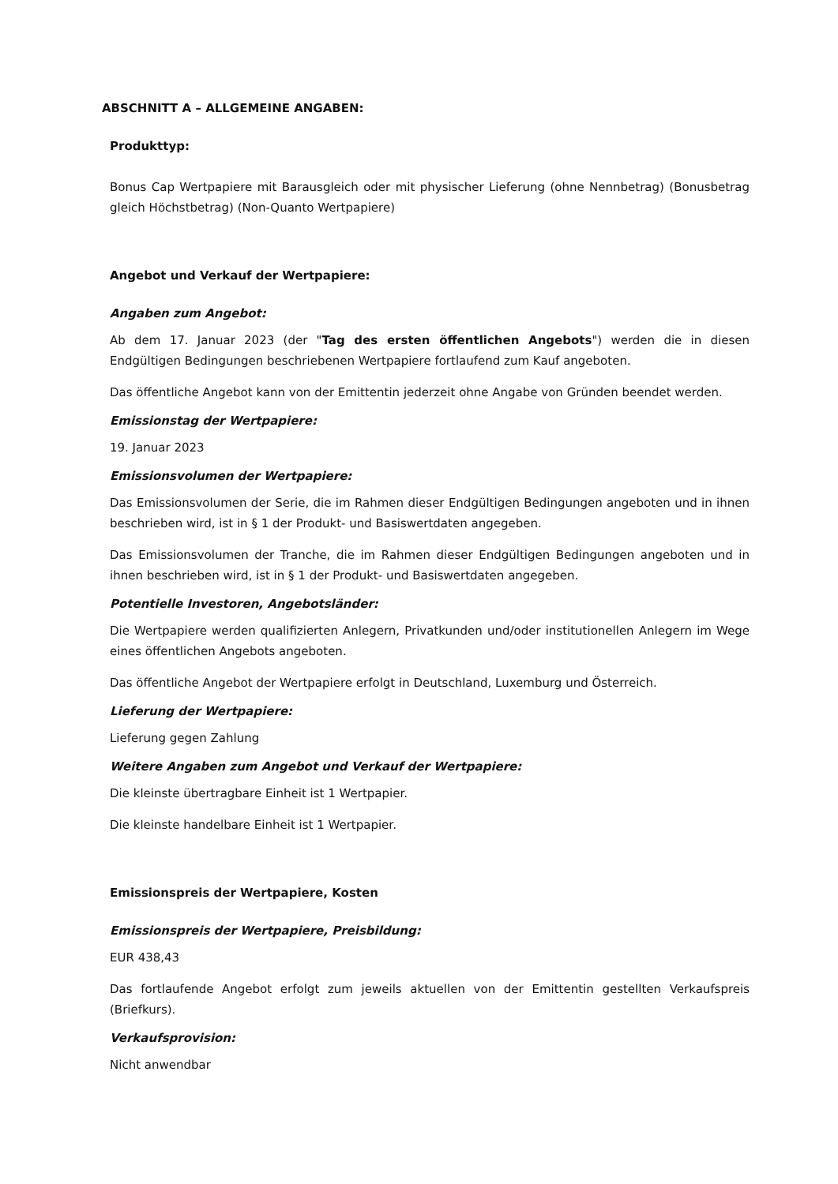ABSCHNITT A – ALLGEMEINE ANGABEN:
Produkttyp:
Bonus Cap Wertpapiere mit Barausgleich oder mit physischer Lieferung (ohne Nennbetrag) (Bonusbetrag gleich Höchstbetrag) (Non-Quanto Wertpapiere)
Angebot und Verkauf der Wertpapiere:
Angaben zum Angebot:
Ab dem 17. Januar 2023 (der "Tag des ersten öffentlichen Angebots") werden die in diesen Endgültigen Bedingungen beschriebenen Wertpapiere fortlaufend zum Kauf angeboten.
Das öffentliche Angebot kann von der Emittentin jederzeit ohne Angabe von Gründen beendet werden.
Emissionstag der Wertpapiere:
19. Januar 2023
Emissionsvolumen der Wertpapiere:
Das Emissionsvolumen der Serie, die im Rahmen dieser Endgültigen Bedingungen angeboten und in ihnen beschrieben wird, ist in § 1 der Produkt- und Basiswertdaten angegeben.
Das Emissionsvolumen der Tranche, die im Rahmen dieser Endgültigen Bedingungen angeboten und in ihnen beschrieben wird, ist in § 1 der Produkt- und Basiswertdaten angegeben.
Potentielle Investoren, Angebotsländer:
Die Wertpapiere werden qualifizierten Anlegern, Privatkunden und/oder institutionellen Anlegern im Wege eines öffentlichen Angebots angeboten.
Das öffentliche Angebot der Wertpapiere erfolgt in Deutschland, Luxemburg und Österreich.
Lieferung der Wertpapiere:
Lieferung gegen Zahlung
Weitere Angaben zum Angebot und Verkauf der Wertpapiere:
Die kleinste übertragbare Einheit ist 1 Wertpapier.
Die kleinste handelbare Einheit ist 1 Wertpapier.
Emissionspreis der Wertpapiere, Kosten
Emissionspreis der Wertpapiere, Preisbildung:
EUR 438,43
Das fortlaufende Angebot erfolgt zum jeweils aktuellen von der Emittentin gestellten Verkaufspreis (Briefkurs).
Verkaufsprovision:
Nicht anwendbar